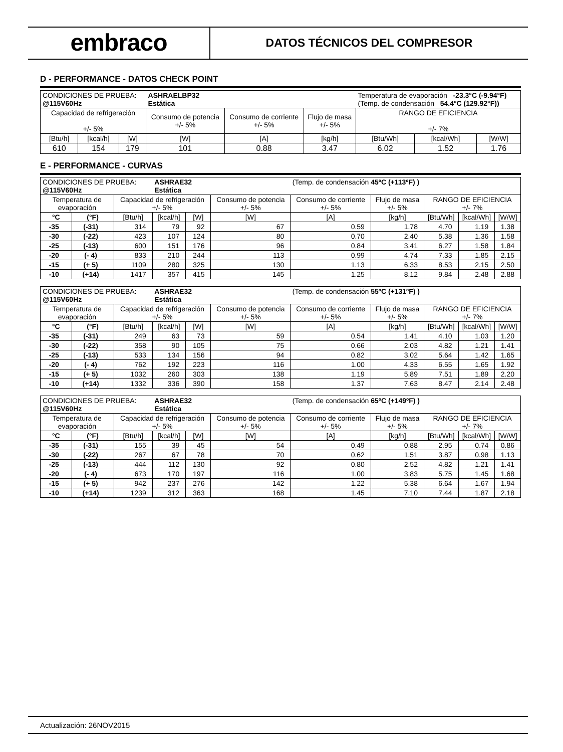embraco
DATOS TÉCNICOS DEL COMPRESOR
D - PERFORMANCE - DATOS CHECK POINT
| CONDICIONES DE PRUEBA: @115V60Hz | | | ASHRAELBP32 Estática | | | Temperatura de evaporación -23.3°C (-9.94°F) (Temp. de condensación 54.4°C (129.92°F)) | | |
| Capacidad de refrigeración +/- 5% | | | Consumo de potencia +/- 5% | Consumo de corriente +/- 5% | Flujo de masa +/- 5% | RANGO DE EFICIENCIA +/- 7% | | |
| [Btu/h] | [kcal/h] | [W] | [W] | [A] | [kg/h] | [Btu/Wh] | [kcal/Wh] | [W/W] |
| 610 | 154 | 179 | 101 | 0.88 | 3.47 | 6.02 | 1.52 | 1.76 |
E - PERFORMANCE - CURVAS
| CONDICIONES DE PRUEBA: @115V60Hz | | | ASHRAE32 Estática | | | (Temp. de condensación 45ºC (+113ºF) ) | | | | |
| Temperatura de evaporación | | Capacidad de refrigeración +/- 5% | | | Consumo de potencia +/- 5% | Consumo de corriente +/- 5% | Flujo de masa +/- 5% | RANGO DE EFICIENCIA +/- 7% | | |
| °C | (°F) | [Btu/h] | [kcal/h] | [W] | [W] | [A] | [kg/h] | [Btu/Wh] | [kcal/Wh] | [W/W] |
| -35 | (-31) | 314 | 79 | 92 | 67 | 0.59 | 1.78 | 4.70 | 1.19 | 1.38 |
| -30 | (-22) | 423 | 107 | 124 | 80 | 0.70 | 2.40 | 5.38 | 1.36 | 1.58 |
| -25 | (-13) | 600 | 151 | 176 | 96 | 0.84 | 3.41 | 6.27 | 1.58 | 1.84 |
| -20 | (- 4) | 833 | 210 | 244 | 113 | 0.99 | 4.74 | 7.33 | 1.85 | 2.15 |
| -15 | (+ 5) | 1109 | 280 | 325 | 130 | 1.13 | 6.33 | 8.53 | 2.15 | 2.50 |
| -10 | (+14) | 1417 | 357 | 415 | 145 | 1.25 | 8.12 | 9.84 | 2.48 | 2.88 |
| CONDICIONES DE PRUEBA: @115V60Hz | | | ASHRAE32 Estática | | | (Temp. de condensación 55ºC (+131ºF) ) | | | | |
| Temperatura de evaporación | | Capacidad de refrigeración +/- 5% | | | Consumo de potencia +/- 5% | Consumo de corriente +/- 5% | Flujo de masa +/- 5% | RANGO DE EFICIENCIA +/- 7% | | |
| °C | (°F) | [Btu/h] | [kcal/h] | [W] | [W] | [A] | [kg/h] | [Btu/Wh] | [kcal/Wh] | [W/W] |
| -35 | (-31) | 249 | 63 | 73 | 59 | 0.54 | 1.41 | 4.10 | 1.03 | 1.20 |
| -30 | (-22) | 358 | 90 | 105 | 75 | 0.66 | 2.03 | 4.82 | 1.21 | 1.41 |
| -25 | (-13) | 533 | 134 | 156 | 94 | 0.82 | 3.02 | 5.64 | 1.42 | 1.65 |
| -20 | (- 4) | 762 | 192 | 223 | 116 | 1.00 | 4.33 | 6.55 | 1.65 | 1.92 |
| -15 | (+ 5) | 1032 | 260 | 303 | 138 | 1.19 | 5.89 | 7.51 | 1.89 | 2.20 |
| -10 | (+14) | 1332 | 336 | 390 | 158 | 1.37 | 7.63 | 8.47 | 2.14 | 2.48 |
| CONDICIONES DE PRUEBA: @115V60Hz | | | ASHRAE32 Estática | | | (Temp. de condensación 65ºC (+149ºF) ) | | | | |
| Temperatura de evaporación | | Capacidad de refrigeración +/- 5% | | | Consumo de potencia +/- 5% | Consumo de corriente +/- 5% | Flujo de masa +/- 5% | RANGO DE EFICIENCIA +/- 7% | | |
| °C | (°F) | [Btu/h] | [kcal/h] | [W] | [W] | [A] | [kg/h] | [Btu/Wh] | [kcal/Wh] | [W/W] |
| -35 | (-31) | 155 | 39 | 45 | 54 | 0.49 | 0.88 | 2.95 | 0.74 | 0.86 |
| -30 | (-22) | 267 | 67 | 78 | 70 | 0.62 | 1.51 | 3.87 | 0.98 | 1.13 |
| -25 | (-13) | 444 | 112 | 130 | 92 | 0.80 | 2.52 | 4.82 | 1.21 | 1.41 |
| -20 | (- 4) | 673 | 170 | 197 | 116 | 1.00 | 3.83 | 5.75 | 1.45 | 1.68 |
| -15 | (+ 5) | 942 | 237 | 276 | 142 | 1.22 | 5.38 | 6.64 | 1.67 | 1.94 |
| -10 | (+14) | 1239 | 312 | 363 | 168 | 1.45 | 7.10 | 7.44 | 1.87 | 2.18 |
Actualización: 26NOV2015